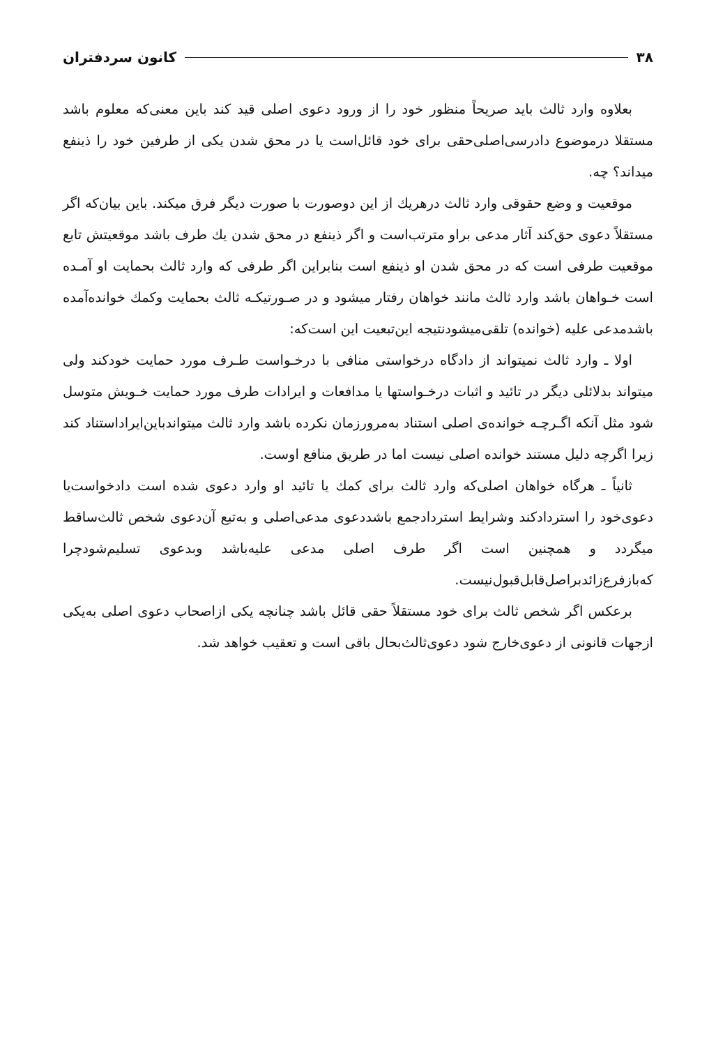۳۸ کانون سردفتران
بعلاوه وارد ثالث باید صریحاً منظور خود را از ورود دعوی اصلی قید کند باین معنی‌که معلوم باشد مستقلا درموضوع دادرسی‌اصلی‌حقی برای خود قائل‌است یا در محق شدن یکی از طرفین خود را ذینفع میداند؟ چه.
موقعیت و وضع حقوقی وارد ثالث درهریك از این دوصورت با صورت دیگر فرق میکند. باین بیان‌که اگر مستقلاً دعوی حق‌کند آثار مدعی براو مترتب‌است و اگر ذینفع در محق شدن یك طرف باشد موقعیتش تابع موقعیت طرفی است که در محق شدن او ذینفع است بنابراین اگر طرفی که وارد ثالث بحمایت او آمـده است خـواهان باشد وارد ثالث مانند خواهان رفتار میشود و در صـورتیکـه ثالث بحمایت وکمك خوانده‌آمده باشدمدعی علیه (خوانده) تلقی‌میشودنتیجه این‌تبعیت این است‌که:
اولا ـ وارد ثالث نمیتواند از دادگاه درخواستی منافی با درخـواست طـرف مورد حمایت خودکند ولی میتواند بدلائلی دیگر در تائید و اثبات درخـواستها یا مدافعات و ایرادات طرف مورد حمایت خـویش متوسل شود مثل آنکه اگـرچـه خوانده‌ی اصلی استناد به‌مرورزمان نکرده باشد وارد ثالث میتواندباین‌ایراداستناد کند زیرا اگرچه دلیل مستند خوانده اصلی نیست اما در طریق منافع اوست.
ثانیاً ـ هرگاه خواهان اصلی‌که وارد ثالث برای کمك یا تائید او وارد دعوی شده است دادخواست‌یا دعوی‌خود را استردادکند وشرایط استردادجمع باشددعوی مدعی‌اصلی و به‌تبع آن‌دعوی شخص ثالث‌ساقط میگردد و همچنین است اگر طرف اصلی مدعی علیه‌باشد وبدعوی تسلیم‌شودچرا که‌بازفرع‌زائدبراصل‌قابل‌قبول‌نیست.
برعکس اگر شخص ثالث برای خود مستقلاً حقی قائل باشد چنانچه یکی ازاصحاب دعوی اصلی به‌یکی ازجهات قانونی از دعوی‌خارج شود دعوی‌ثالث‌بحال باقی است و تعقیب خواهد شد.